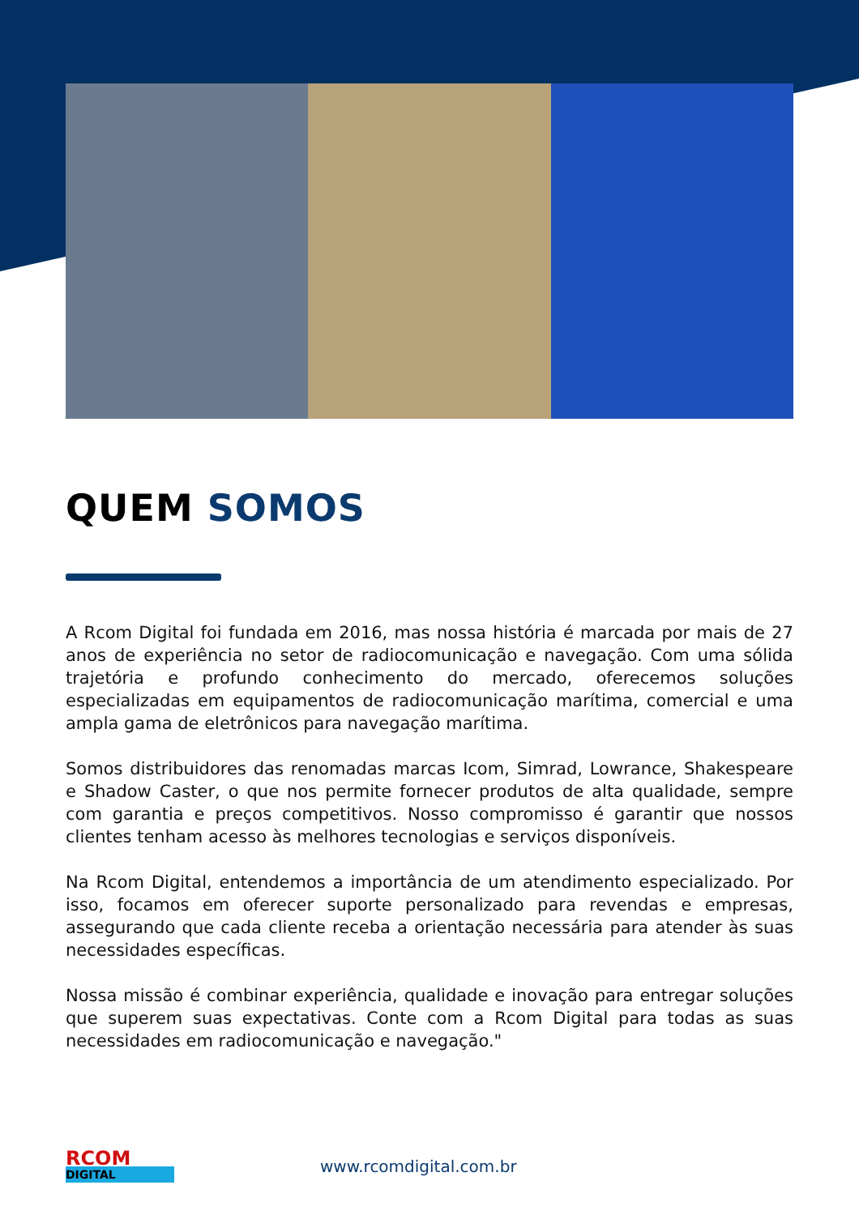QUEM SOMOS
A Rcom Digital foi fundada em 2016, mas nossa história é marcada por mais de 27 anos de experiência no setor de radiocomunicação e navegação. Com uma sólida trajetória e profundo conhecimento do mercado, oferecemos soluções especializadas em equipamentos de radiocomunicação marítima, comercial e uma ampla gama de eletrônicos para navegação marítima.
Somos distribuidores das renomadas marcas Icom, Simrad, Lowrance, Shakespeare e Shadow Caster, o que nos permite fornecer produtos de alta qualidade, sempre com garantia e preços competitivos. Nosso compromisso é garantir que nossos clientes tenham acesso às melhores tecnologias e serviços disponíveis.
Na Rcom Digital, entendemos a importância de um atendimento especializado. Por isso, focamos em oferecer suporte personalizado para revendas e empresas, assegurando que cada cliente receba a orientação necessária para atender às suas necessidades específicas.
Nossa missão é combinar experiência, qualidade e inovação para entregar soluções que superem suas expectativas. Conte com a Rcom Digital para todas as suas necessidades em radiocomunicação e navegação."
RCOM
DIGITAL
www.rcomdigital.com.br